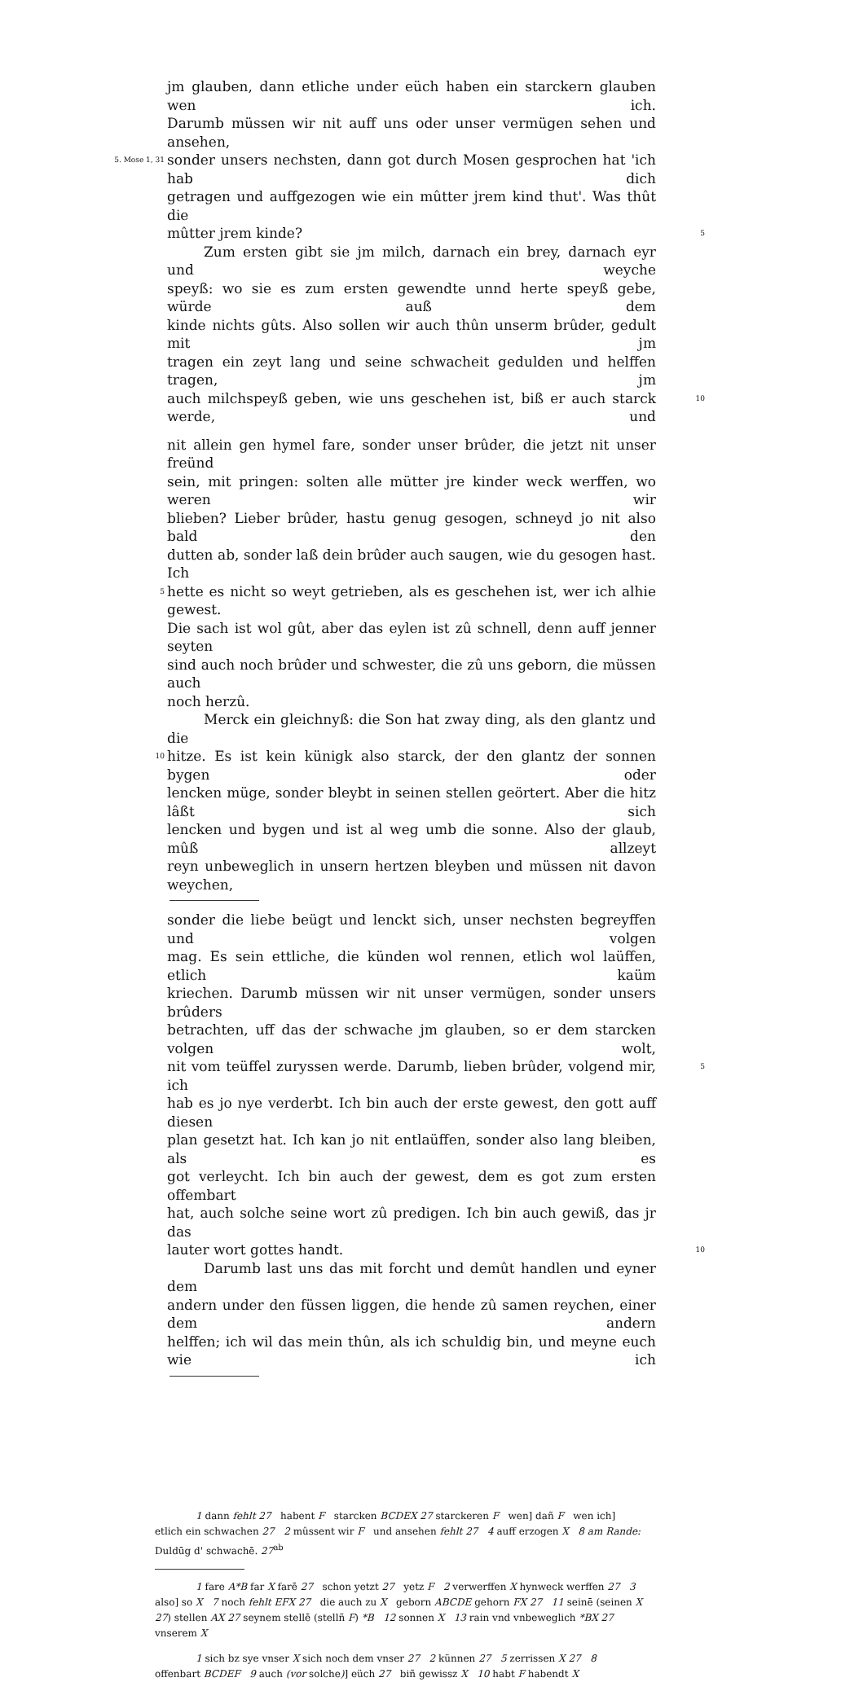jm glauben, dann etliche under eüch haben ein starckern glauben wen ich.
Darumb müssen wir nit auff uns oder unser vermügen sehen und ansehen,
5. Mose 1, 31 sonder unsers nechsten, dann got durch Mosen gesprochen hat 'ich hab dich
getragen und auffgezogen wie ein mûtter jrem kind thut'. Was thût die
mûtter jrem kinde? 5
Zum ersten gibt sie jm milch, darnach ein brey, darnach eyr und weyche
speyß: wo sie es zum ersten gewendte unnd herte speyß gebe, würde auß dem
kinde nichts gûts. Also sollen wir auch thûn unserm brûder, gedult mit jm
tragen ein zeyt lang und seine schwacheit gedulden und helffen tragen, jm
auch milchspeyß geben, wie uns geschehen ist, biß er auch starck werde, und 10
nit allein gen hymel fare, sonder unser brûder, die jetzt nit unser freünd
sein, mit pringen: solten alle mütter jre kinder weck werffen, wo weren wir
blieben? Lieber brûder, hastu genug gesogen, schneyd jo nit also bald den
dutten ab, sonder laß dein brûder auch saugen, wie du gesogen hast. Ich
5 hette es nicht so weyt getrieben, als es geschehen ist, wer ich alhie gewest.
Die sach ist wol gût, aber das eylen ist zû schnell, denn auff jenner seyten
sind auch noch brûder und schwester, die zû uns geborn, die müssen auch
noch herzû.
Merck ein gleichnyß: die Son hat zway ding, als den glantz und die
10 hitze. Es ist kein künigk also starck, der den glantz der sonnen bygen oder
lencken müge, sonder bleybt in seinen stellen geörtert. Aber die hitz lâßt sich
lencken und bygen und ist al weg umb die sonne. Also der glaub, mûß allzeyt
reyn unbeweglich in unsern hertzen bleyben und müssen nit davon weychen,
sonder die liebe beügt und lenckt sich, unser nechsten begreyffen und volgen
mag. Es sein ettliche, die künden wol rennen, etlich wol laüffen, etlich kaüm
kriechen. Darumb müssen wir nit unser vermügen, sonder unsers brûders
betrachten, uff das der schwache jm glauben, so er dem starcken volgen wolt,
nit vom teüffel zuryssen werde. Darumb, lieben brûder, volgend mir, ich 5
hab es jo nye verderbt. Ich bin auch der erste gewest, den gott auff diesen
plan gesetzt hat. Ich kan jo nit entlaüffen, sonder also lang bleiben, als es
got verleycht. Ich bin auch der gewest, dem es got zum ersten offembart
hat, auch solche seine wort zû predigen. Ich bin auch gewiß, das jr das
lauter wort gottes handt. 10
Darumb last uns das mit forcht und demût handlen und eyner dem
andern under den füssen liggen, die hende zû samen reychen, einer dem andern
helffen; ich wil das mein thûn, als ich schuldig bin, und meyne euch wie ich
1 dann fehlt 27 habent F starcken BCDEX 27 starckeren F wen] dañ F wen ich] etlich ein schwachen 27 2 mûssent wir F und ansehen fehlt 27 4 auff erzogen X 8 am Rande: Duldūg d' schwachē. 27<sup>ab</sup>
1 fare A*B far X farē 27 schon yetzt 27 yetz F 2 verwerffen X hynweck werffen 27 3 also] so X 7 noch fehlt EFX 27 die auch zu X geborn ABCDE gehorn FX 27 11 seinē (seinen X 27) stellen AX 27 seynem stellē (stellñ F) *B 12 sonnen X 13 rain vnd vnbeweglich *BX 27 vnserem X
1 sich bz sye vnser X sich noch dem vnser 27 2 künnen 27 5 zerrissen X 27 8 offenbart BCDEF 9 auch (vor solche)] eüch 27 biñ gewissz X 10 habt F habendt X